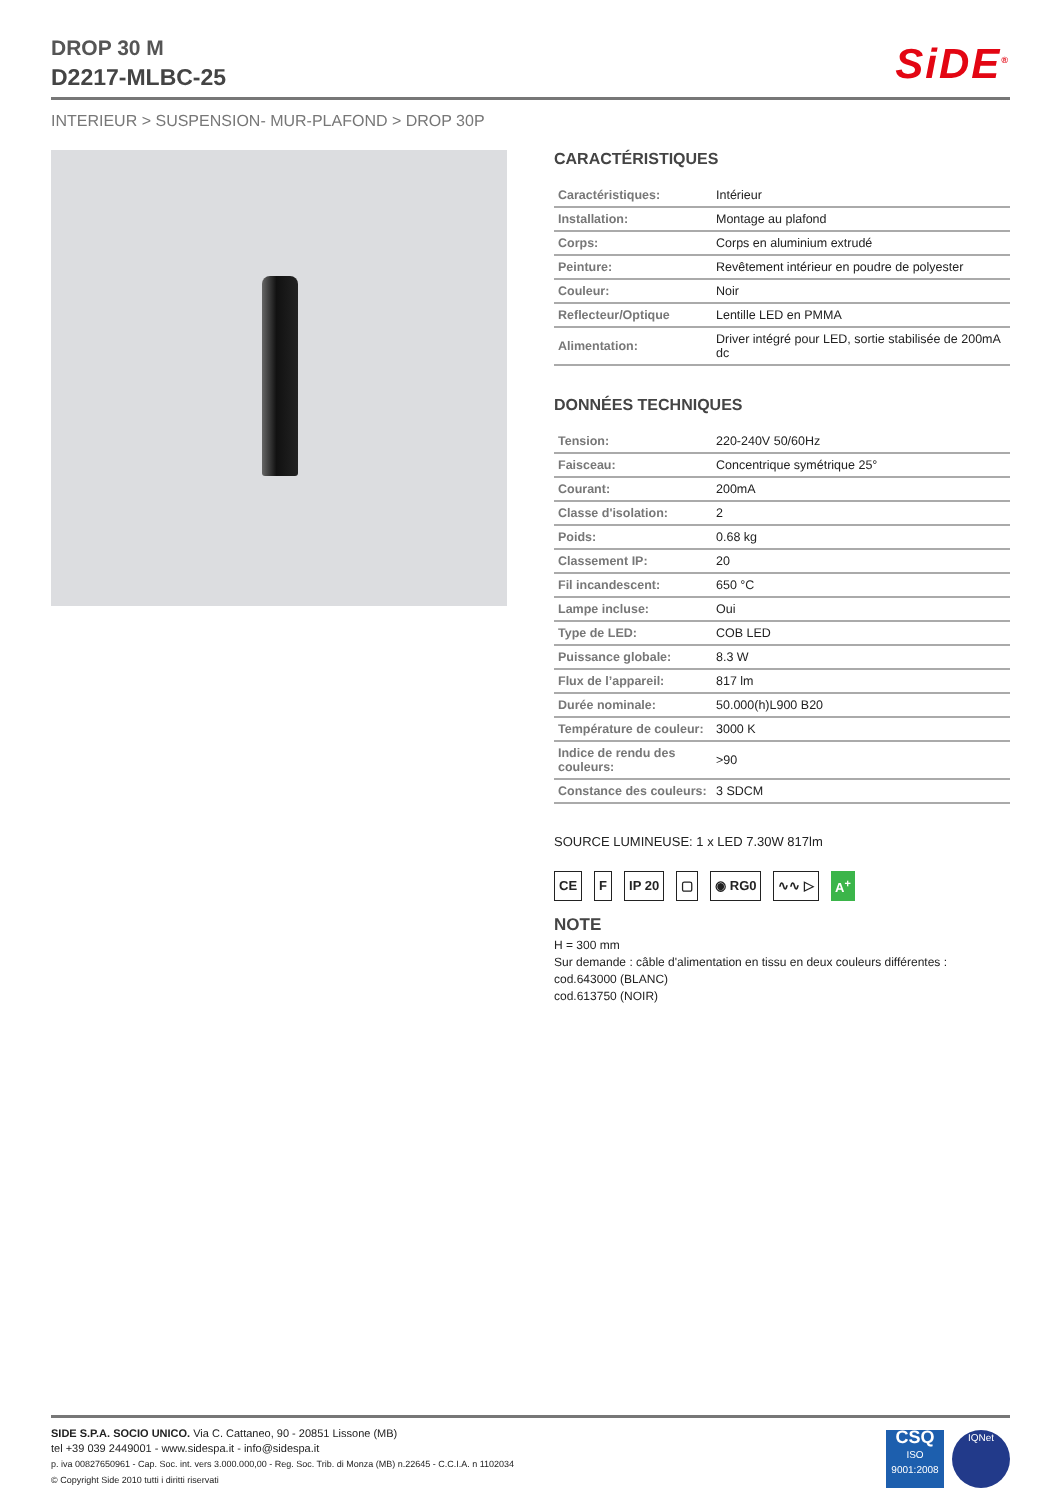DROP 30 M
D2217-MLBC-25
SiDE<sup>®</sup>
INTERIEUR > SUSPENSION- MUR-PLAFOND > DROP 30P
CARACTÉRISTIQUES
| Caractéristiques: | Intérieur |
| Installation: | Montage au plafond |
| Corps: | Corps en aluminium extrudé |
| Peinture: | Revêtement intérieur en poudre de polyester |
| Couleur: | Noir |
| Reflecteur/Optique | Lentille LED en PMMA |
| Alimentation: | Driver intégré pour LED, sortie stabilisée de 200mA dc |
DONNÉES TECHNIQUES
| Tension: | 220-240V 50/60Hz |
| Faisceau: | Concentrique symétrique 25° |
| Courant: | 200mA |
| Classe d'isolation: | 2 |
| Poids: | 0.68 kg |
| Classement IP: | 20 |
| Fil incandescent: | 650 °C |
| Lampe incluse: | Oui |
| Type de LED: | COB LED |
| Puissance globale: | 8.3 W |
| Flux de l’appareil: | 817 lm |
| Durée nominale: | 50.000(h)L900 B20 |
| Température de couleur: | 3000 K |
| Indice de rendu des couleurs: | >90 |
| Constance des couleurs: | 3 SDCM |
SOURCE LUMINEUSE: 1 x LED 7.30W 817lm
CE F IP 20 ▢ ◉ RG0 ∿∿ ▷ A<sup>+</sup>
NOTE
H = 300 mm
Sur demande : câble d'alimentation en tissu en deux couleurs différentes :
cod.643000 (BLANC)
cod.613750 (NOIR)
SIDE S.P.A. SOCIO UNICO. Via C. Cattaneo, 90 - 20851 Lissone (MB)
tel +39 039 2449001 - www.sidespa.it - info@sidespa.it
p. iva 00827650961 - Cap. Soc. int. vers 3.000.000,00 - Reg. Soc. Trib. di Monza (MB) n.22645 - C.C.I.A. n 1102034
© Copyright Side 2010 tutti i diritti riservati
CSQ
ISO 9001:2008
IQNet